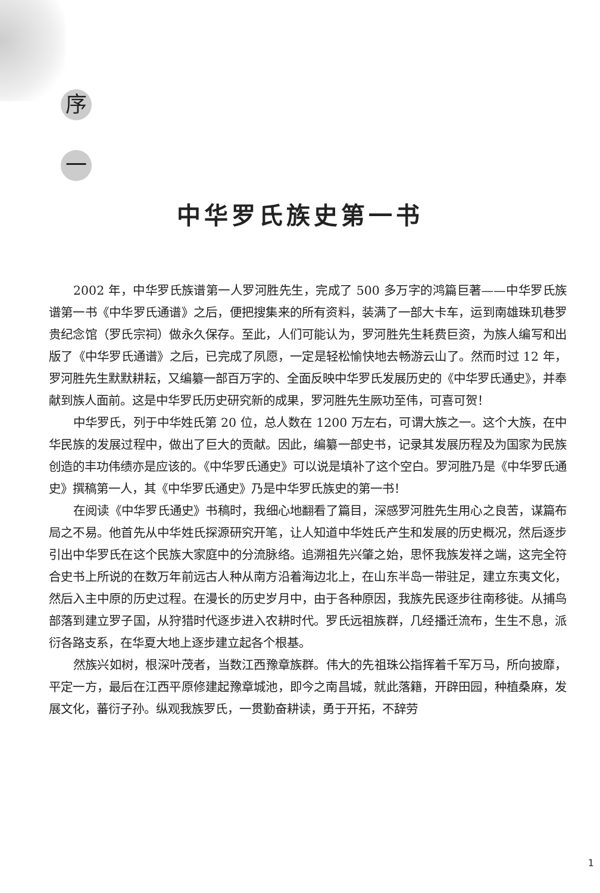序
一
中华罗氏族史第一书
2002 年，中华罗氏族谱第一人罗河胜先生，完成了 500 多万字的鸿篇巨著——中华罗氏族谱第一书《中华罗氏通谱》之后，便把搜集来的所有资料，装满了一部大卡车，运到南雄珠玑巷罗贵纪念馆（罗氏宗祠）做永久保存。至此，人们可能认为，罗河胜先生耗费巨资，为族人编写和出版了《中华罗氏通谱》之后，已完成了夙愿，一定是轻松愉快地去畅游云山了。然而时过 12 年，罗河胜先生默默耕耘，又编纂一部百万字的、全面反映中华罗氏发展历史的《中华罗氏通史》，并奉献到族人面前。这是中华罗氏历史研究新的成果，罗河胜先生厥功至伟，可喜可贺！
中华罗氏，列于中华姓氏第 20 位，总人数在 1200 万左右，可谓大族之一。这个大族，在中华民族的发展过程中，做出了巨大的贡献。因此，编纂一部史书，记录其发展历程及为国家为民族创造的丰功伟绩亦是应该的。《中华罗氏通史》可以说是填补了这个空白。罗河胜乃是《中华罗氏通史》撰稿第一人，其《中华罗氏通史》乃是中华罗氏族史的第一书！
在阅读《中华罗氏通史》书稿时，我细心地翻看了篇目，深感罗河胜先生用心之良苦，谋篇布局之不易。他首先从中华姓氏探源研究开笔，让人知道中华姓氏产生和发展的历史概况，然后逐步引出中华罗氏在这个民族大家庭中的分流脉络。追溯祖先兴肇之始，思怀我族发祥之端，这完全符合史书上所说的在数万年前远古人种从南方沿着海边北上，在山东半岛一带驻足，建立东夷文化，然后入主中原的历史过程。在漫长的历史岁月中，由于各种原因，我族先民逐步往南移徙。从捕鸟部落到建立罗子国，从狩猎时代逐步进入农耕时代。罗氏远祖族群，几经播迁流布，生生不息，派衍各路支系，在华夏大地上逐步建立起各个根基。
然族兴如树，根深叶茂者，当数江西豫章族群。伟大的先祖珠公指挥着千军万马，所向披靡，平定一方，最后在江西平原修建起豫章城池，即今之南昌城，就此落籍，开辟田园，种植桑麻，发展文化，蕃衍子孙。纵观我族罗氏，一贯勤奋耕读，勇于开拓，不辞劳
1